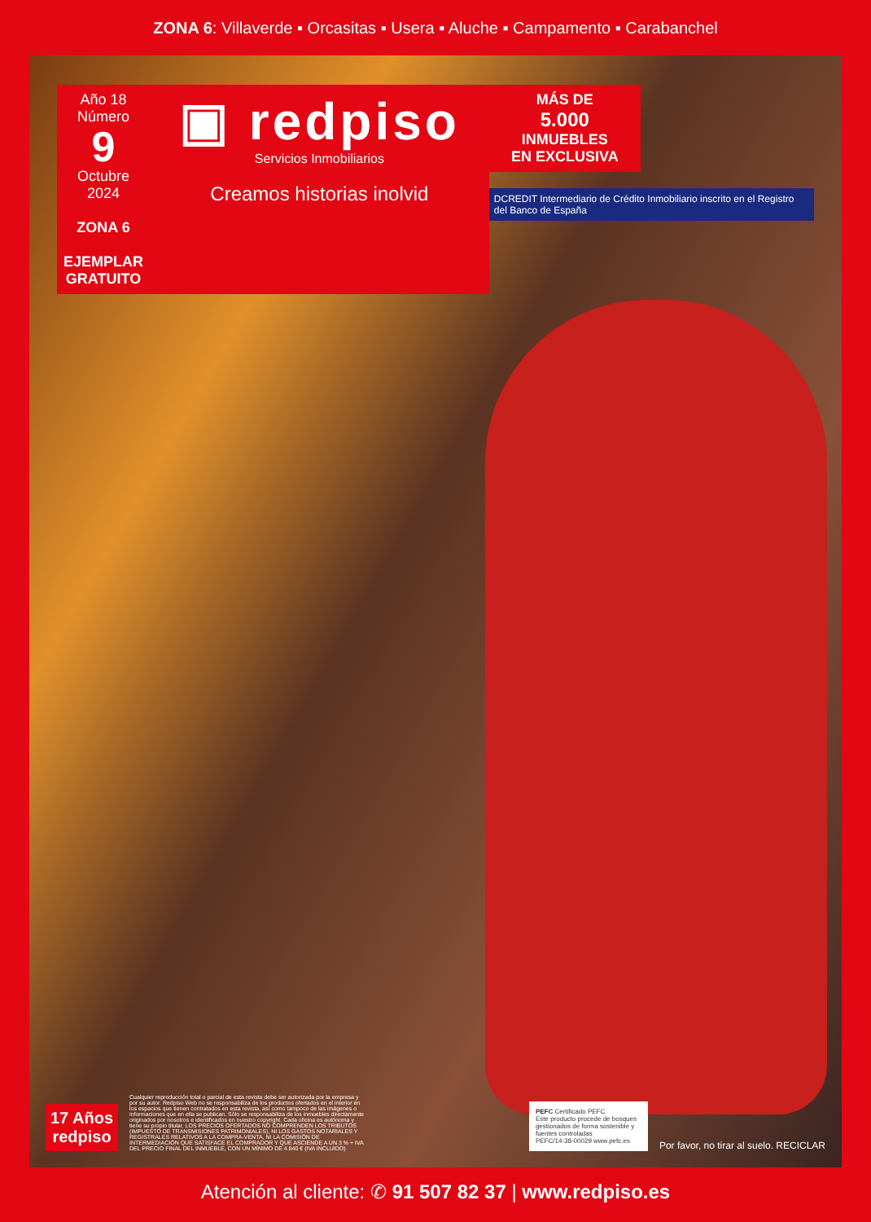ZONA 6: Villaverde ▪ Orcasitas ▪ Usera ▪ Aluche ▪ Campamento ▪ Carabanchel
Año 18
Número
9
Octubre 2024
ZONA 6
EJEMPLAR GRATUITO
▣ redpiso
Servicios Inmobiliarios
Creamos historias inolvid
MÁS DE
5.000
INMUEBLES
EN EXCLUSIVA
DCREDIT Intermediario de Crédito Inmobiliario inscrito en el Registro del Banco de España
17 Años
redpiso
Cualquier reproducción total o parcial de esta revista debe ser autorizada por la empresa y por su autor. Redpiso Web no se responsabiliza de los productos ofertados en el interior en los espacios que tienen contratados en esta revista, así como tampoco de las imágenes o informaciones que en ella se publican. Sólo se responsabiliza de los inmuebles directamente originados por nosotros e identificados en nuestro copyright. Cada oficina es autónoma y tiene su propio titular. LOS PRECIOS OFERTADOS NO COMPRENDEN LOS TRIBUTOS (IMPUESTO DE TRANSMISIONES PATRIMONIALES), NI LOS GASTOS NOTARIALES Y REGISTRALES RELATIVOS A LA COMPRA-VENTA, NI LA COMISIÓN DE INTERMEDIACIÓN QUE SATISFACE EL COMPRADOR Y QUE ASCIENDE A UN 3 % + IVA DEL PRECIO FINAL DEL INMUEBLE, CON UN MÍNIMO DE 4.840 € (IVA INCLUIDO)
PEFC Certificado PEFC
Este producto procede de bosques gestionados de forma sostenible y fuentes controladas
PEFC/14-38-00029 www.pefc.es
Por favor, no tirar al suelo. RECICLAR
Atención al cliente: ✆ 91 507 82 37 | www.redpiso.es